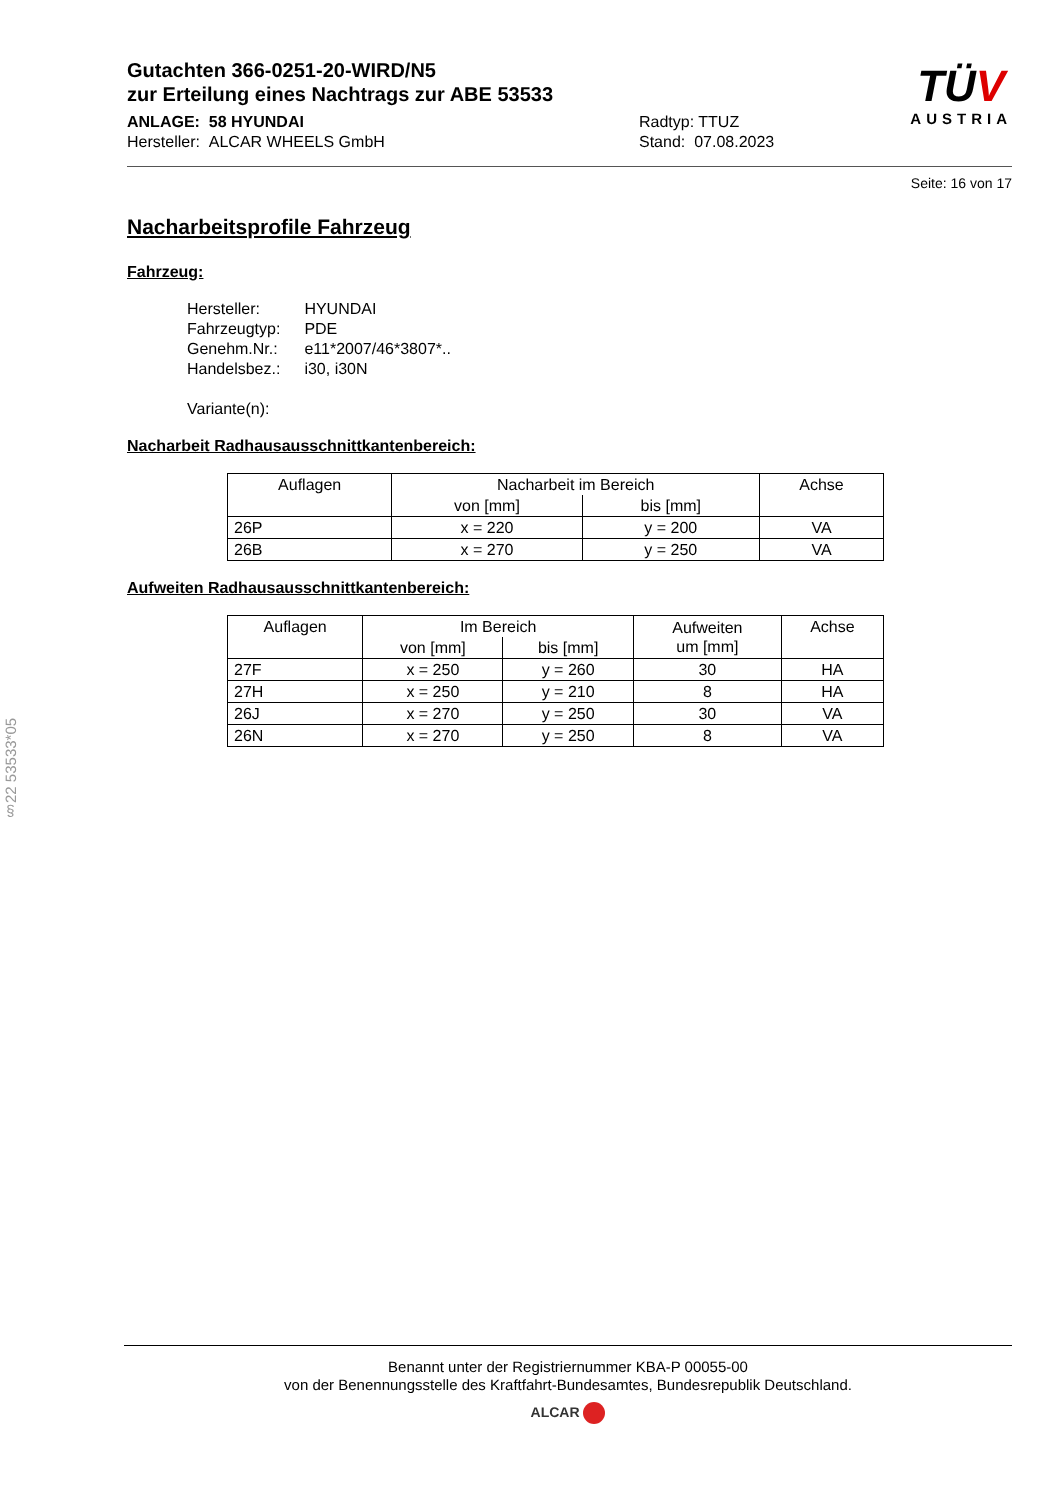§22 53533*05
Gutachten 366-0251-20-WIRD/N5
zur Erteilung eines Nachtrags zur ABE 53533
ANLAGE: 58 HYUNDAI
Hersteller: ALCAR WHEELS GmbH
Radtyp: TTUZ
Stand: 07.08.2023
TÜV
AUSTRIA
Seite: 16 von 17
Nacharbeitsprofile Fahrzeug
Fahrzeug:
| Hersteller: | HYUNDAI |
| Fahrzeugtyp: | PDE |
| Genehm.Nr.: | e11*2007/46*3807*.. |
| Handelsbez.: | i30, i30N |
| Variante(n): | |
Nacharbeit Radhausausschnittkantenbereich:
| Auflagen | Nacharbeit im Bereich | | Achse |
| --- | --- | --- | --- |
| | von [mm] | bis [mm] | |
| 26P | x = 220 | y = 200 | VA |
| 26B | x = 270 | y = 250 | VA |
Aufweiten Radhausausschnittkantenbereich:
| Auflagen | Im Bereich | | Aufweiten um [mm] | Achse |
| --- | --- | --- | --- | --- |
| | von [mm] | bis [mm] | | |
| 27F | x = 250 | y = 260 | 30 | HA |
| 27H | x = 250 | y = 210 | 8 | HA |
| 26J | x = 270 | y = 250 | 30 | VA |
| 26N | x = 270 | y = 250 | 8 | VA |
Benannt unter der Registriernummer KBA-P 00055-00
von der Benennungsstelle des Kraftfahrt-Bundesamtes, Bundesrepublik Deutschland.
ALCAR